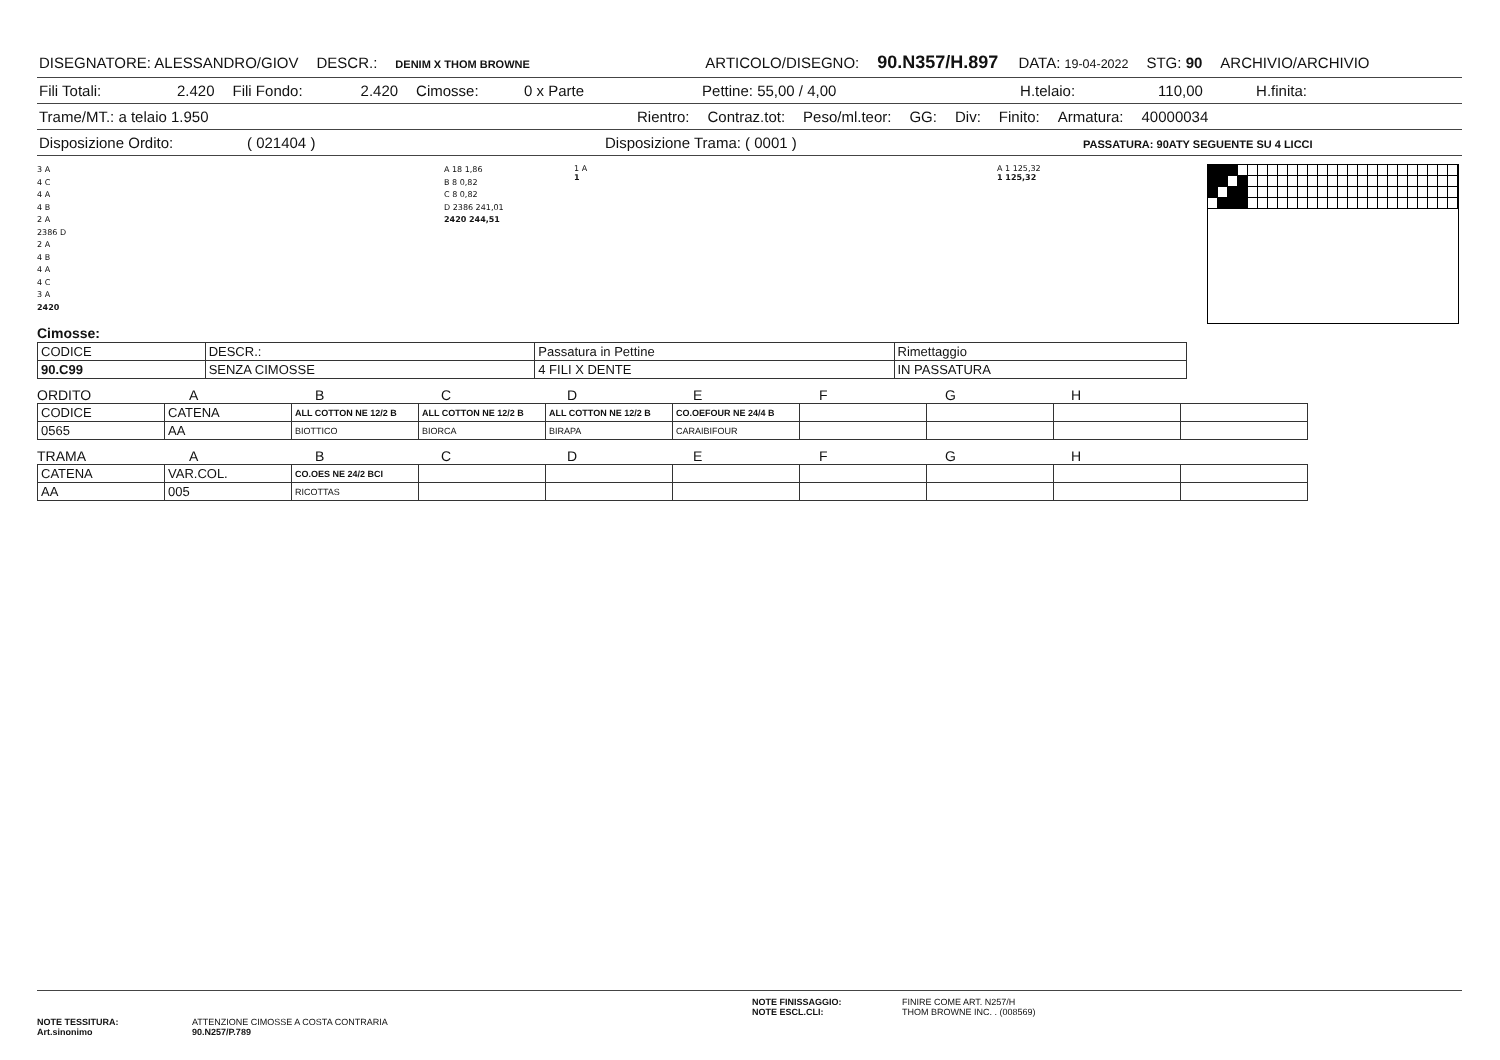DISEGNATORE: ALESSANDRO/GIOV DESCR.: DENIM X THOM BROWNE ARTICOLO/DISEGNO: 90.N357/H.897 DATA: 19-04-2022 STG: 90 ARCHIVIO/ARCHIVIO
Fili Totali: 2.420 Fili Fondo: 2.420 Cimosse: 0 x Parte Pettine: 55,00 / 4,00 H.telaio: 110,00 H.finita:
Trame/MT.: a telaio 1.950 Rientro: Contraz.tot: Peso/ml.teor: GG: Div: Finito: Armatura: 40000034
Disposizione Ordito: ( 021404 ) Disposizione Trama: ( 0001 ) PASSATURA: 90ATY SEGUENTE SU 4 LICCI
3 A
4 C
4 A
4 B
2 A
2386 D
2 A
4 B
4 A
4 C
3 A
2420
A 18 1,86
B 8 0,82
C 8 0,82
D 2386 241,01
2420 244,51
1 A
1
A 1 125,32
1 125,32
Cimosse:
| CODICE | DESCR.: | Passatura in Pettine | Rimettaggio |
| 90.C99 | SENZA CIMOSSE | 4 FILI X DENTE | IN PASSATURA |
ORDITO ABCDEFGH
| CODICE | CATENA | ALL COTTON NE 12/2 B | ALL COTTON NE 12/2 B | ALL COTTON NE 12/2 B | CO.OEFOUR NE 24/4 B | | | | |
| 0565 | AA | BIOTTICO | BIORCA | BIRAPA | CARAIBIFOUR | | | | |
TRAMA ABCDEFGH
| CATENA | VAR.COL. | CO.OES NE 24/2 BCI | | | | | | | |
| AA | 005 | RICOTTAS | | | | | | | |
NOTE TESSITURA:
Art.sinonimo
ATTENZIONE CIMOSSE A COSTA CONTRARIA
90.N257/P.789
NOTE FINISSAGGIO:
NOTE ESCL.CLI:
FINIRE COME ART. N257/H
THOM BROWNE INC. . (008569)